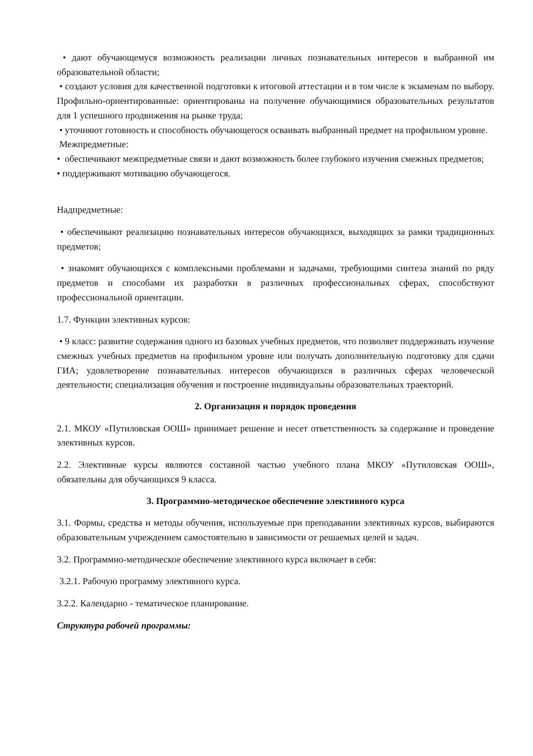• дают обучающемуся возможность реализации личных познавательных интересов в выбранной им образовательной области;
• создают условия для качественной подготовки к итоговой аттестации и в том числе к экзаменам по выбору. Профильно-ориентированные: ориентированы на получение обучающимися образовательных результатов для 1 успешного продвижения на рынке труда;
• уточняют готовность и способность обучающегося осваивать выбранный предмет на профильном уровне.
Межпредметные:
• обеспечивают межпредметные связи и дают возможность более глубокого изучения смежных предметов;
• поддерживают мотивацию обучающегося.
Надпредметные:
• обеспечивают реализацию познавательных интересов обучающихся, выходящих за рамки традиционных предметов;
• знакомят обучающихся с комплексными проблемами и задачами, требующими синтеза знаний по ряду предметов и способами их разработки в различных профессиональных сферах, способствуют профессиональной ориентации.
1.7. Функции элективных курсов:
• 9 класс: развитие содержания одного из базовых учебных предметов, что позволяет поддерживать изучение смежных учебных предметов на профильном уровне или получать дополнительную подготовку для сдачи ГИА; удовлетворение познавательных интересов обучающихся в различных сферах человеческой деятельности; специализация обучения и построение индивидуальны образовательных траекторий.
2. Организация и порядок проведения
2.1. МКОУ «Путиловская ООШ» принимает решение и несет ответственность за содержание и проведение элективных курсов.
2.2. Элективные курсы являются составной частью учебного плана МКОУ «Путиловская ООШ», обязательны для обучающихся 9 класса.
3. Программно-методическое обеспечение элективного курса
3.1. Формы, средства и методы обучения, используемые при преподавании элективных курсов, выбираются образовательным учреждением самостоятельно в зависимости от решаемых целей и задач.
3.2. Программно-методическое обеспечение элективного курса включает в себя:
3.2.1. Рабочую программу элективного курса.
3.2.2. Календарно - тематическое планирование.
Структура рабочей программы: